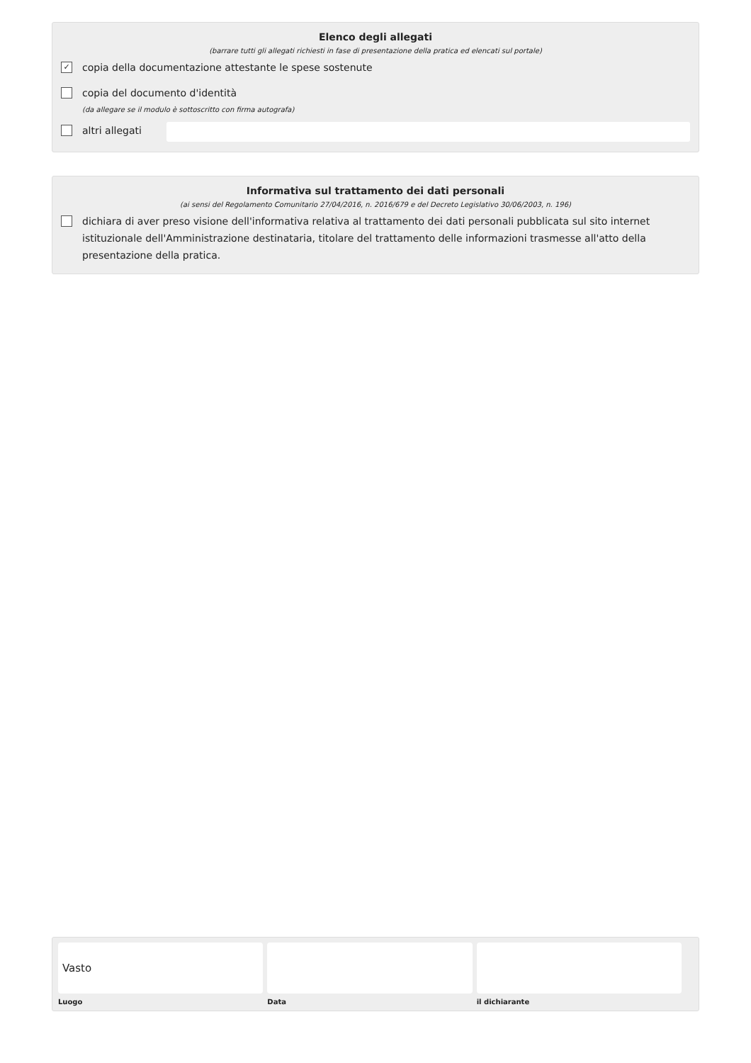Elenco degli allegati
(barrare tutti gli allegati richiesti in fase di presentazione della pratica ed elencati sul portale)
✓ copia della documentazione attestante le spese sostenute
copia del documento d'identità
(da allegare se il modulo è sottoscritto con firma autografa)
altri allegati
Informativa sul trattamento dei dati personali
(ai sensi del Regolamento Comunitario 27/04/2016, n. 2016/679 e del Decreto Legislativo 30/06/2003, n. 196)
dichiara di aver preso visione dell'informativa relativa al trattamento dei dati personali pubblicata sul sito internet istituzionale dell'Amministrazione destinataria, titolare del trattamento delle informazioni trasmesse all'atto della presentazione della pratica.
Vasto
Luogo
Data il dichiarante